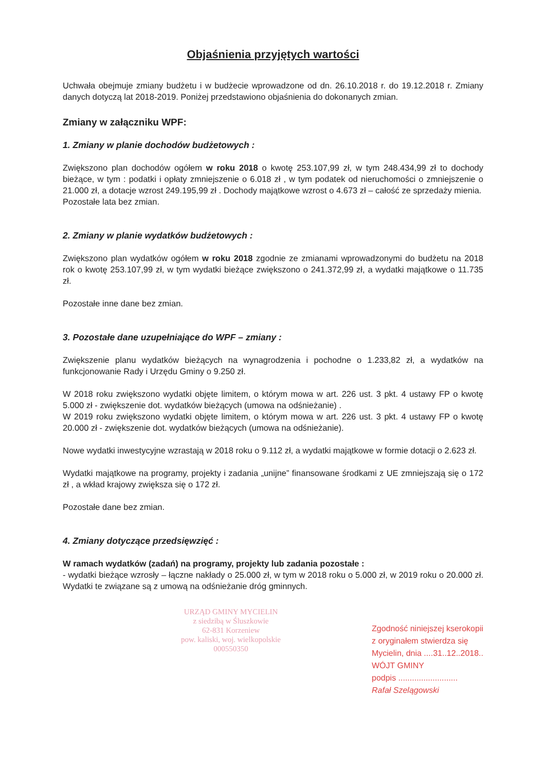Objaśnienia przyjętych wartości
Uchwała obejmuje zmiany budżetu i w budżecie wprowadzone od dn. 26.10.2018 r. do 19.12.2018 r. Zmiany danych dotyczą lat 2018-2019. Poniżej przedstawiono objaśnienia do dokonanych zmian.
Zmiany w załączniku WPF:
1. Zmiany w planie dochodów budżetowych :
Zwiększono plan dochodów ogółem w roku 2018 o kwotę 253.107,99 zł, w tym 248.434,99 zł to dochody bieżące, w tym : podatki i opłaty zmniejszenie o 6.018 zł , w tym podatek od nieruchomości o zmniejszenie o 21.000 zł, a dotacje wzrost 249.195,99 zł . Dochody majątkowe wzrost o 4.673 zł – całość ze sprzedaży mienia.
Pozostałe lata bez zmian.
2. Zmiany w planie wydatków budżetowych :
Zwiększono plan wydatków ogółem w roku 2018 zgodnie ze zmianami wprowadzonymi do budżetu na 2018 rok o kwotę 253.107,99 zł, w tym wydatki bieżące zwiększono o 241.372,99 zł, a wydatki majątkowe o 11.735 zł.
Pozostałe inne dane bez zmian.
3. Pozostałe dane uzupełniające do WPF – zmiany :
Zwiększenie planu wydatków bieżących na wynagrodzenia i pochodne o 1.233,82 zł, a wydatków na funkcjonowanie Rady i Urzędu Gminy o 9.250 zł.
W 2018 roku zwiększono wydatki objęte limitem, o którym mowa w art. 226 ust. 3 pkt. 4 ustawy FP o kwotę 5.000 zł - zwiększenie dot. wydatków bieżących (umowa na odśnieżanie) .
W 2019 roku zwiększono wydatki objęte limitem, o którym mowa w art. 226 ust. 3 pkt. 4 ustawy FP o kwotę 20.000 zł - zwiększenie dot. wydatków bieżących (umowa na odśnieżanie).
Nowe wydatki inwestycyjne wzrastają w 2018 roku o 9.112 zł, a wydatki majątkowe w formie dotacji o 2.623 zł.
Wydatki majątkowe na programy, projekty i zadania „unijne” finansowane środkami z UE zmniejszają się o 172 zł , a wkład krajowy zwiększa się o 172 zł.
Pozostałe dane bez zmian.
4. Zmiany dotyczące przedsięwzięć :
W ramach wydatków (zadań) na programy, projekty lub zadania pozostałe :
- wydatki bieżące wzrosły – łączne nakłady o 25.000 zł, w tym w 2018 roku o 5.000 zł, w 2019 roku o 20.000 zł. Wydatki te związane są z umową na odśnieżanie dróg gminnych.
URZĄD GMINY MYCIELIN
z siedzibą w Śluszkowie
62-831 Korzeniew
pow. kaliski, woj. wielkopolskie
000550350
Zgodność niniejszej kserokopii
z oryginałem stwierdza się
Mycielin, dnia ....31..12..2018..
WÓJT GMINY
podpis ..........................
Rafał Szelągowski